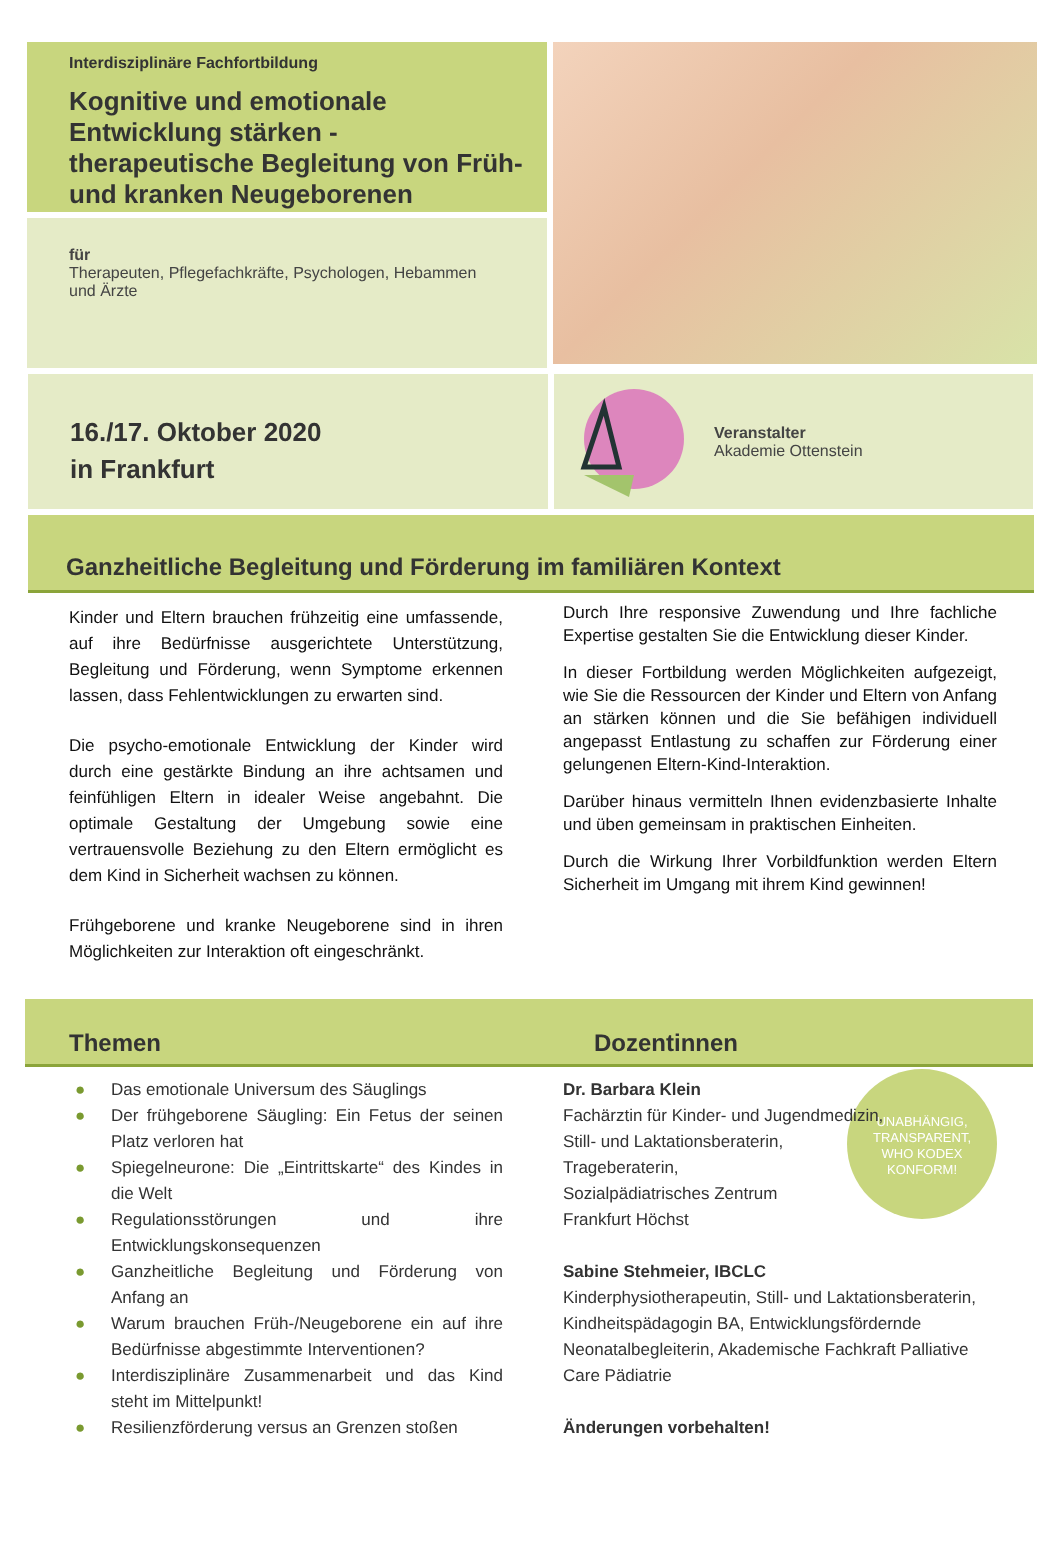Interdisziplinäre Fachfortbildung
Kognitive und emotionale Entwicklung stärken - therapeutische Begleitung von Früh- und kranken Neugeborenen
für
Therapeuten, Pflegefachkräfte, Psychologen, Hebammen und Ärzte
16./17. Oktober 2020
in Frankfurt
Veranstalter
Akademie Ottenstein
Ganzheitliche Begleitung und Förderung im familiären Kontext
Kinder und Eltern brauchen frühzeitig eine umfassende, auf ihre Bedürfnisse ausgerichtete Unterstützung, Begleitung und Förderung, wenn Symptome erkennen lassen, dass Fehlentwicklungen zu erwarten sind.
Die psycho-emotionale Entwicklung der Kinder wird durch eine gestärkte Bindung an ihre achtsamen und feinfühligen Eltern in idealer Weise angebahnt. Die optimale Gestaltung der Umgebung sowie eine vertrauensvolle Beziehung zu den Eltern ermöglicht es dem Kind in Sicherheit wachsen zu können.
Frühgeborene und kranke Neugeborene sind in ihren Möglichkeiten zur Interaktion oft eingeschränkt.
Durch Ihre responsive Zuwendung und Ihre fachliche Expertise gestalten Sie die Entwicklung dieser Kinder.
In dieser Fortbildung werden Möglichkeiten aufgezeigt, wie Sie die Ressourcen der Kinder und Eltern von Anfang an stärken können und die Sie befähigen individuell angepasst Entlastung zu schaffen zur Förderung einer gelungenen Eltern-Kind-Interaktion.
Darüber hinaus vermitteln Ihnen evidenzbasierte Inhalte und üben gemeinsam in praktischen Einheiten.
Durch die Wirkung Ihrer Vorbildfunktion werden Eltern Sicherheit im Umgang mit ihrem Kind gewinnen!
Themen Dozentinnen
● Das emotionale Universum des Säuglings
● Der frühgeborene Säugling: Ein Fetus der seinen Platz verloren hat
● Spiegelneurone: Die „Eintrittskarte“ des Kindes in die Welt
● Regulationsstörungen und ihre Entwicklungskonsequenzen
● Ganzheitliche Begleitung und Förderung von Anfang an
● Warum brauchen Früh-/Neugeborene ein auf ihre Bedürfnisse abgestimmte Interventionen?
● Interdisziplinäre Zusammenarbeit und das Kind steht im Mittelpunkt!
● Resilienzförderung versus an Grenzen stoßen
Dr. Barbara Klein
Fachärztin für Kinder- und Jugendmedizin,
Still- und Laktationsberaterin,
Trageberaterin,
Sozialpädiatrisches Zentrum
Frankfurt Höchst
UNABHÄNGIG,
TRANSPARENT,
WHO KODEX
KONFORM!
Sabine Stehmeier, IBCLC
Kinderphysiotherapeutin, Still- und Laktationsberaterin, Kindheitspädagogin BA, Entwicklungsfördernde Neonatalbegleiterin, Akademische Fachkraft Palliative Care Pädiatrie
Änderungen vorbehalten!